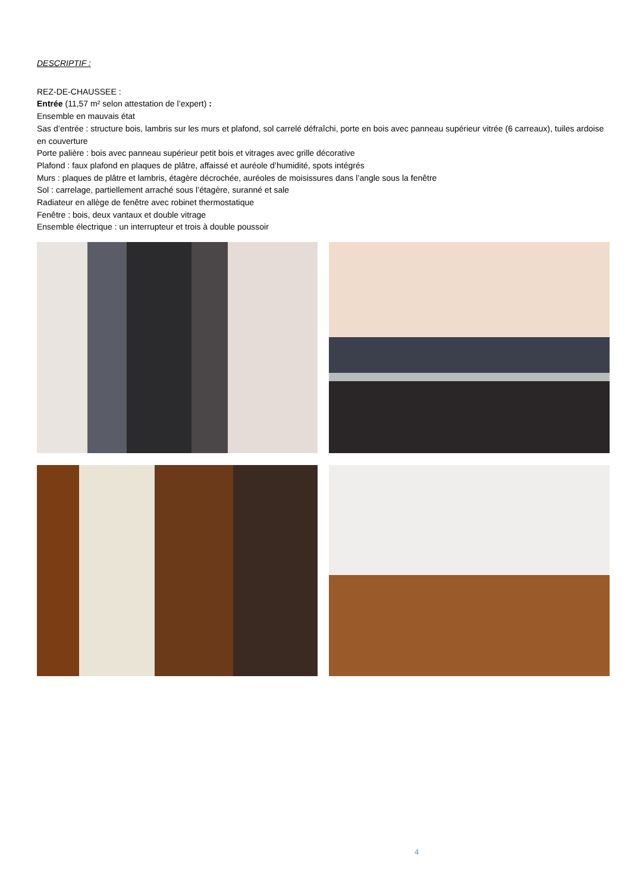DESCRIPTIF :
REZ-DE-CHAUSSEE :
Entrée (11,57 m² selon attestation de l’expert) :
Ensemble en mauvais état
Sas d’entrée : structure bois, lambris sur les murs et plafond, sol carrelé défraîchi, porte en bois avec panneau supérieur vitrée (6 carreaux), tuiles ardoise en couverture
Porte palière : bois avec panneau supérieur petit bois et vitrages avec grille décorative
Plafond : faux plafond en plaques de plâtre, affaissé et auréole d’humidité, spots intégrés
Murs : plaques de plâtre et lambris, étagère décrochée, auréoles de moisissures dans l’angle sous la fenêtre
Sol : carrelage, partiellement arraché sous l’étagère, suranné et sale
Radiateur en allège de fenêtre avec robinet thermostatique
Fenêtre : bois, deux vantaux et double vitrage
Ensemble électrique : un interrupteur et trois à double poussoir
4